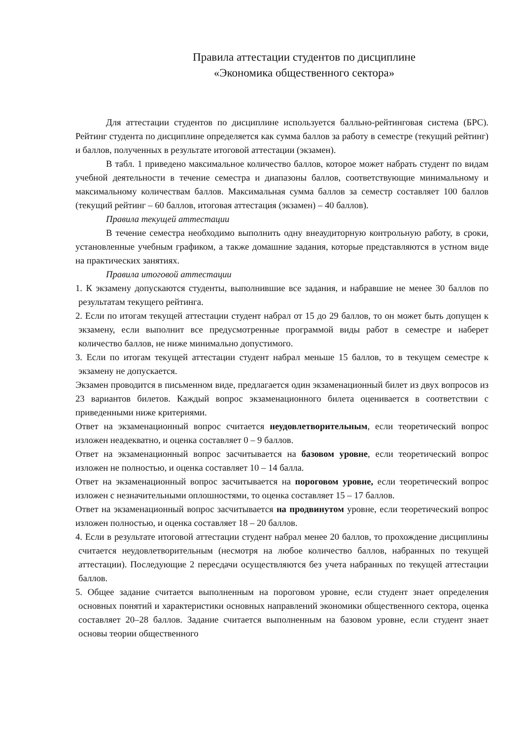Правила аттестации студентов по дисциплине
«Экономика общественного сектора»
Для аттестации студентов по дисциплине используется балльно-рейтинговая система (БРС). Рейтинг студента по дисциплине определяется как сумма баллов за работу в семестре (текущий рейтинг) и баллов, полученных в результате итоговой аттестации (экзамен).
В табл. 1 приведено максимальное количество баллов, которое может набрать студент по видам учебной деятельности в течение семестра и диапазоны баллов, соответствующие минимальному и максимальному количествам баллов. Максимальная сумма баллов за семестр составляет 100 баллов (текущий рейтинг – 60 баллов, итоговая аттестация (экзамен) – 40 баллов).
Правила текущей аттестации
В течение семестра необходимо выполнить одну внеаудиторную контрольную работу, в сроки, установленные учебным графиком, а также домашние задания, которые представляются в устном виде на практических занятиях.
Правила итоговой аттестации
1. К экзамену допускаются студенты, выполнившие все задания, и набравшие не менее 30 баллов по результатам текущего рейтинга.
2. Если по итогам текущей аттестации студент набрал от 15 до 29 баллов, то он может быть допущен к экзамену, если выполнит все предусмотренные программой виды работ в семестре и наберет количество баллов, не ниже минимально допустимого.
3. Если по итогам текущей аттестации студент набрал меньше 15 баллов, то в текущем семестре к экзамену не допускается.
Экзамен проводится в письменном виде, предлагается один экзаменационный билет из двух вопросов из 23 вариантов билетов. Каждый вопрос экзаменационного билета оценивается в соответствии с приведенными ниже критериями.
Ответ на экзаменационный вопрос считается неудовлетворительным, если теоретический вопрос изложен неадекватно, и оценка составляет 0 – 9 баллов.
Ответ на экзаменационный вопрос засчитывается на базовом уровне, если теоретический вопрос изложен не полностью, и оценка составляет 10 – 14 балла.
Ответ на экзаменационный вопрос засчитывается на пороговом уровне, если теоретический вопрос изложен с незначительными оплошностями, то оценка составляет 15 – 17 баллов.
Ответ на экзаменационный вопрос засчитывается на продвинутом уровне, если теоретический вопрос изложен полностью, и оценка составляет 18 – 20 баллов.
4. Если в результате итоговой аттестации студент набрал менее 20 баллов, то прохождение дисциплины считается неудовлетворительным (несмотря на любое количество баллов, набранных по текущей аттестации). Последующие 2 пересдачи осуществляются без учета набранных по текущей аттестации баллов.
5. Общее задание считается выполненным на пороговом уровне, если студент знает определения основных понятий и характеристики основных направлений экономики общественного сектора, оценка составляет 20–28 баллов. Задание считается выполненным на базовом уровне, если студент знает основы теории общественного